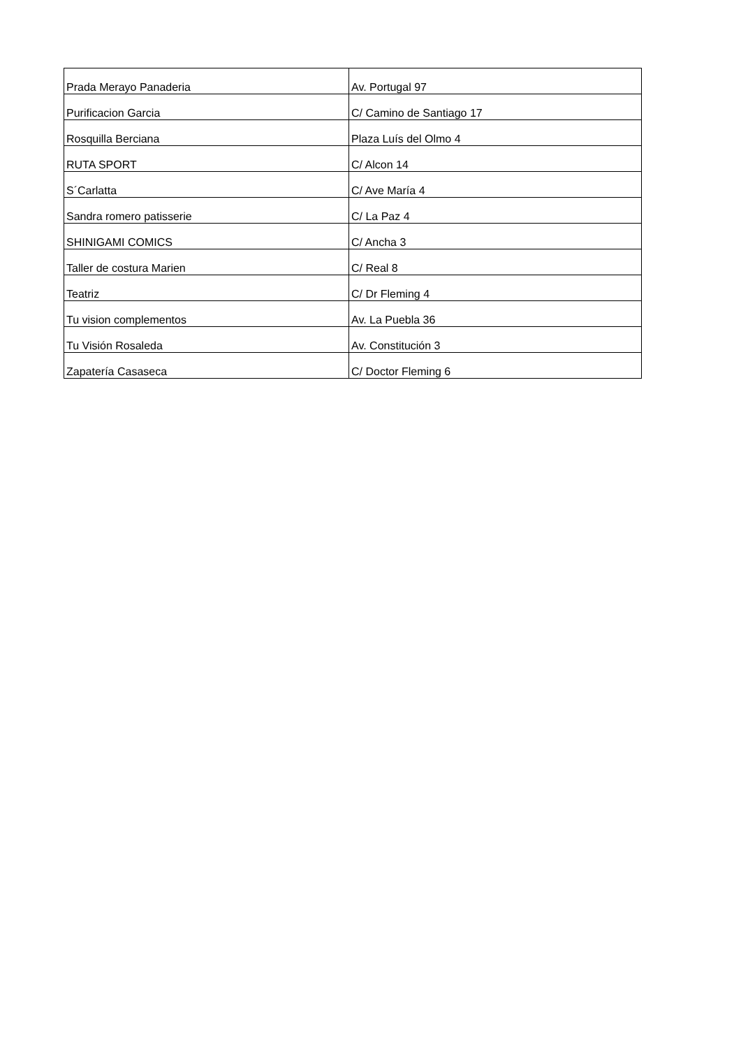| Prada Merayo Panaderia | Av. Portugal 97 |
| Purificacion Garcia | C/ Camino de Santiago 17 |
| Rosquilla Berciana | Plaza Luís del Olmo 4 |
| RUTA SPORT | C/ Alcon 14 |
| S´Carlatta | C/ Ave María 4 |
| Sandra romero patisserie | C/ La Paz 4 |
| SHINIGAMI COMICS | C/ Ancha 3 |
| Taller de costura Marien | C/ Real 8 |
| Teatriz | C/ Dr Fleming 4 |
| Tu vision complementos | Av. La Puebla 36 |
| Tu Visión Rosaleda | Av. Constitución 3 |
| Zapatería Casaseca | C/ Doctor Fleming 6 |